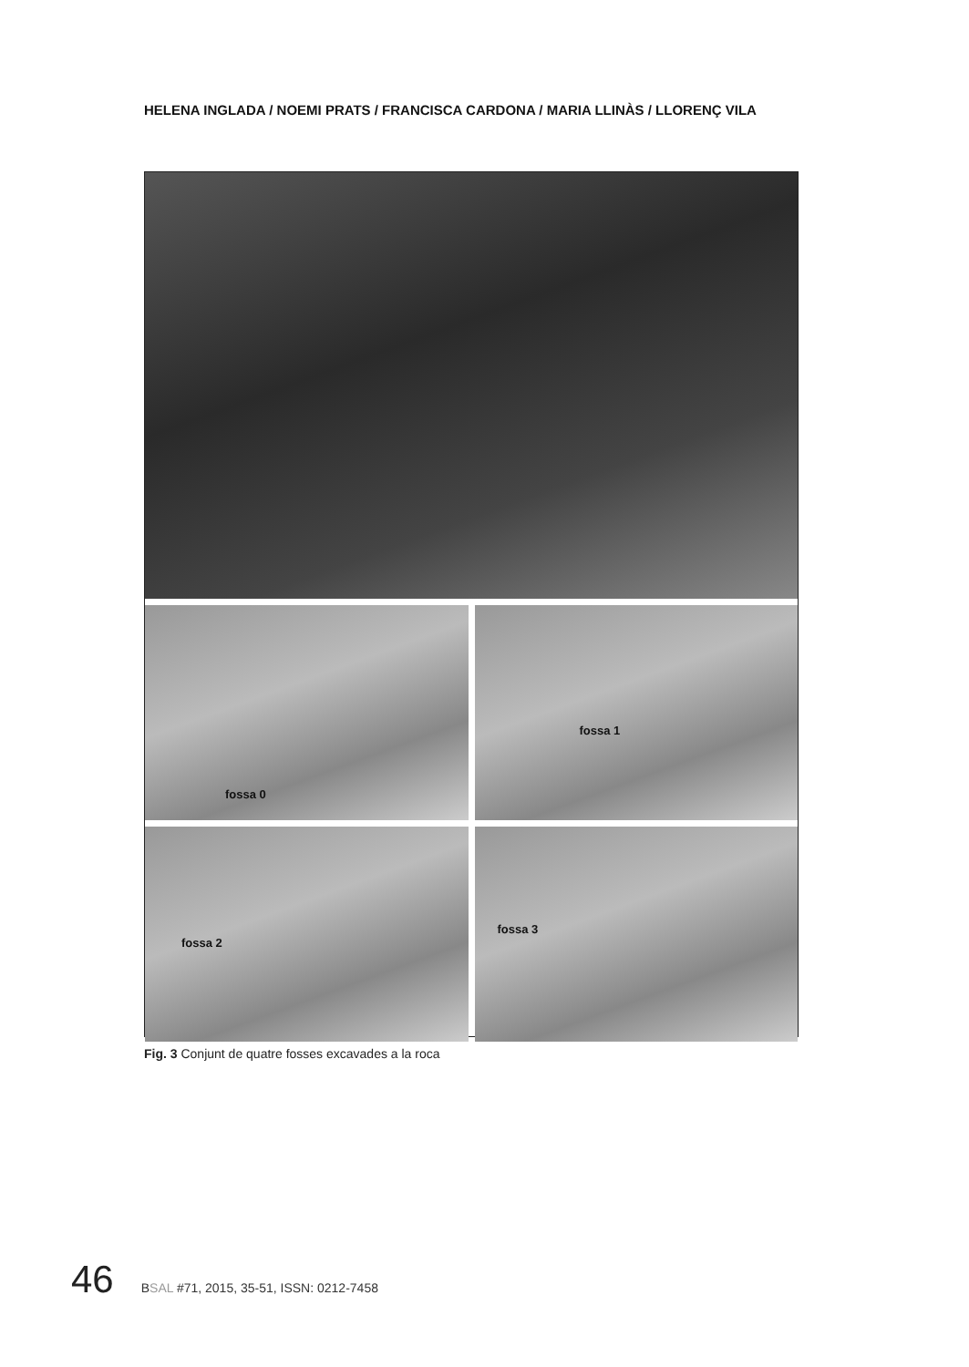HELENA INGLADA / NOEMI PRATS / FRANCISCA CARDONA / MARIA LLINÀS / LLORENÇ VILA
fossa 0
fossa 1
fossa 2
fossa 3
Fig. 3 Conjunt de quatre fosses excavades a la roca
46 BSAL #71, 2015, 35-51, ISSN: 0212-7458